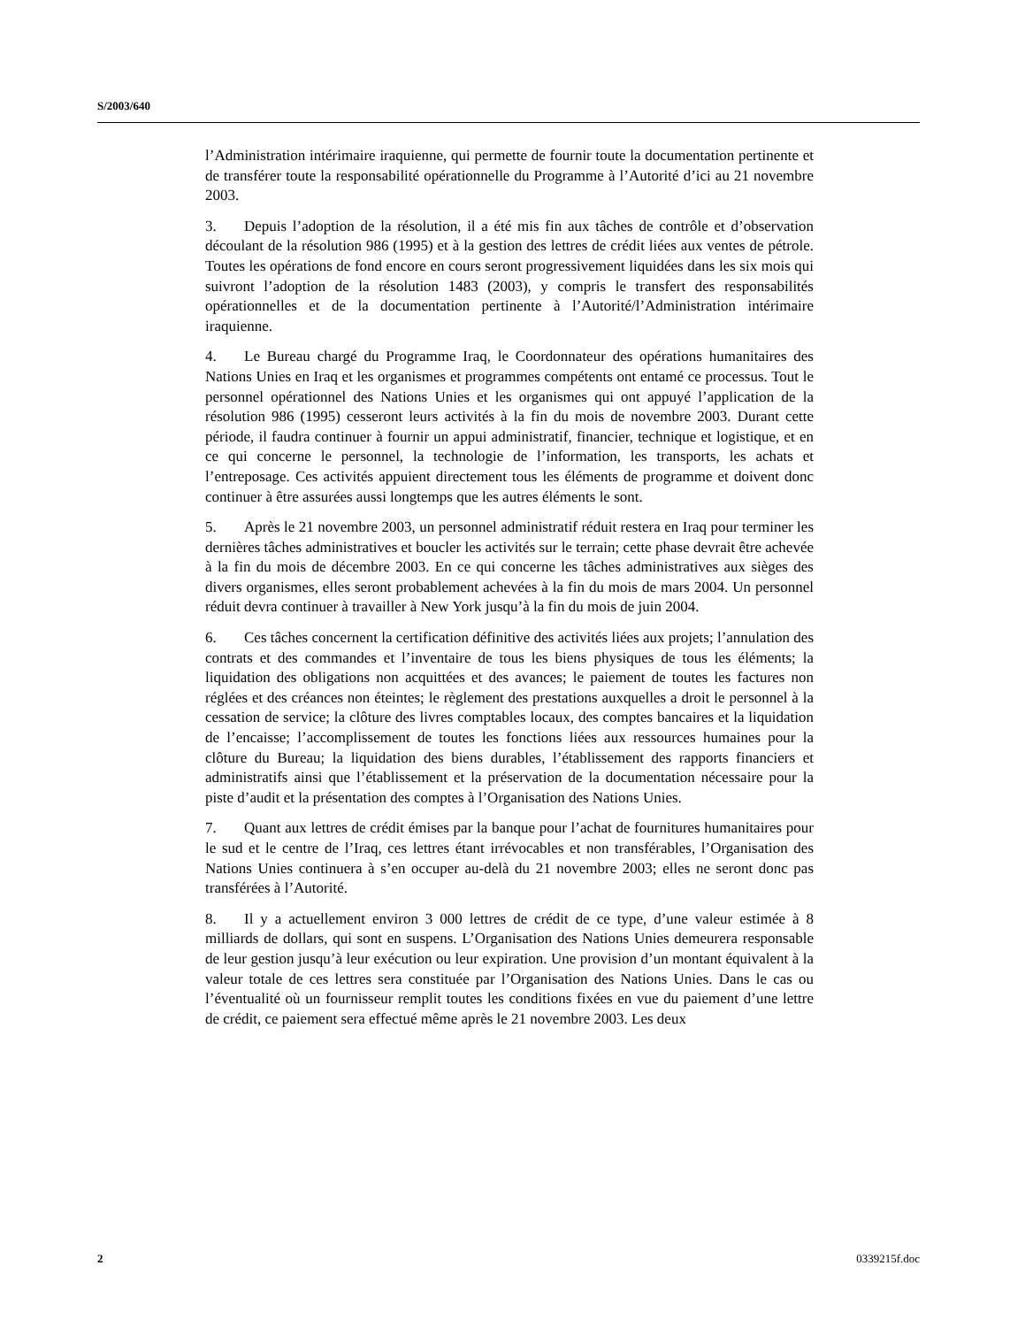S/2003/640
l’Administration intérimaire iraquienne, qui permette de fournir toute la documentation pertinente et de transférer toute la responsabilité opérationnelle du Programme à l’Autorité d’ici au 21 novembre 2003.
3. Depuis l’adoption de la résolution, il a été mis fin aux tâches de contrôle et d’observation découlant de la résolution 986 (1995) et à la gestion des lettres de crédit liées aux ventes de pétrole. Toutes les opérations de fond encore en cours seront progressivement liquidées dans les six mois qui suivront l’adoption de la résolution 1483 (2003), y compris le transfert des responsabilités opérationnelles et de la documentation pertinente à l’Autorité/l’Administration intérimaire iraquienne.
4. Le Bureau chargé du Programme Iraq, le Coordonnateur des opérations humanitaires des Nations Unies en Iraq et les organismes et programmes compétents ont entamé ce processus. Tout le personnel opérationnel des Nations Unies et les organismes qui ont appuyé l’application de la résolution 986 (1995) cesseront leurs activités à la fin du mois de novembre 2003. Durant cette période, il faudra continuer à fournir un appui administratif, financier, technique et logistique, et en ce qui concerne le personnel, la technologie de l’information, les transports, les achats et l’entreposage. Ces activités appuient directement tous les éléments de programme et doivent donc continuer à être assurées aussi longtemps que les autres éléments le sont.
5. Après le 21 novembre 2003, un personnel administratif réduit restera en Iraq pour terminer les dernières tâches administratives et boucler les activités sur le terrain; cette phase devrait être achevée à la fin du mois de décembre 2003. En ce qui concerne les tâches administratives aux sièges des divers organismes, elles seront probablement achevées à la fin du mois de mars 2004. Un personnel réduit devra continuer à travailler à New York jusqu’à la fin du mois de juin 2004.
6. Ces tâches concernent la certification définitive des activités liées aux projets; l’annulation des contrats et des commandes et l’inventaire de tous les biens physiques de tous les éléments; la liquidation des obligations non acquittées et des avances; le paiement de toutes les factures non réglées et des créances non éteintes; le règlement des prestations auxquelles a droit le personnel à la cessation de service; la clôture des livres comptables locaux, des comptes bancaires et la liquidation de l’encaisse; l’accomplissement de toutes les fonctions liées aux ressources humaines pour la clôture du Bureau; la liquidation des biens durables, l’établissement des rapports financiers et administratifs ainsi que l’établissement et la préservation de la documentation nécessaire pour la piste d’audit et la présentation des comptes à l’Organisation des Nations Unies.
7. Quant aux lettres de crédit émises par la banque pour l’achat de fournitures humanitaires pour le sud et le centre de l’Iraq, ces lettres étant irrévocables et non transférables, l’Organisation des Nations Unies continuera à s’en occuper au-delà du 21 novembre 2003; elles ne seront donc pas transférées à l’Autorité.
8. Il y a actuellement environ 3 000 lettres de crédit de ce type, d’une valeur estimée à 8 milliards de dollars, qui sont en suspens. L’Organisation des Nations Unies demeurera responsable de leur gestion jusqu’à leur exécution ou leur expiration. Une provision d’un montant équivalent à la valeur totale de ces lettres sera constituée par l’Organisation des Nations Unies. Dans le cas ou l’éventualité où un fournisseur remplit toutes les conditions fixées en vue du paiement d’une lettre de crédit, ce paiement sera effectué même après le 21 novembre 2003. Les deux
2 0339215f.doc